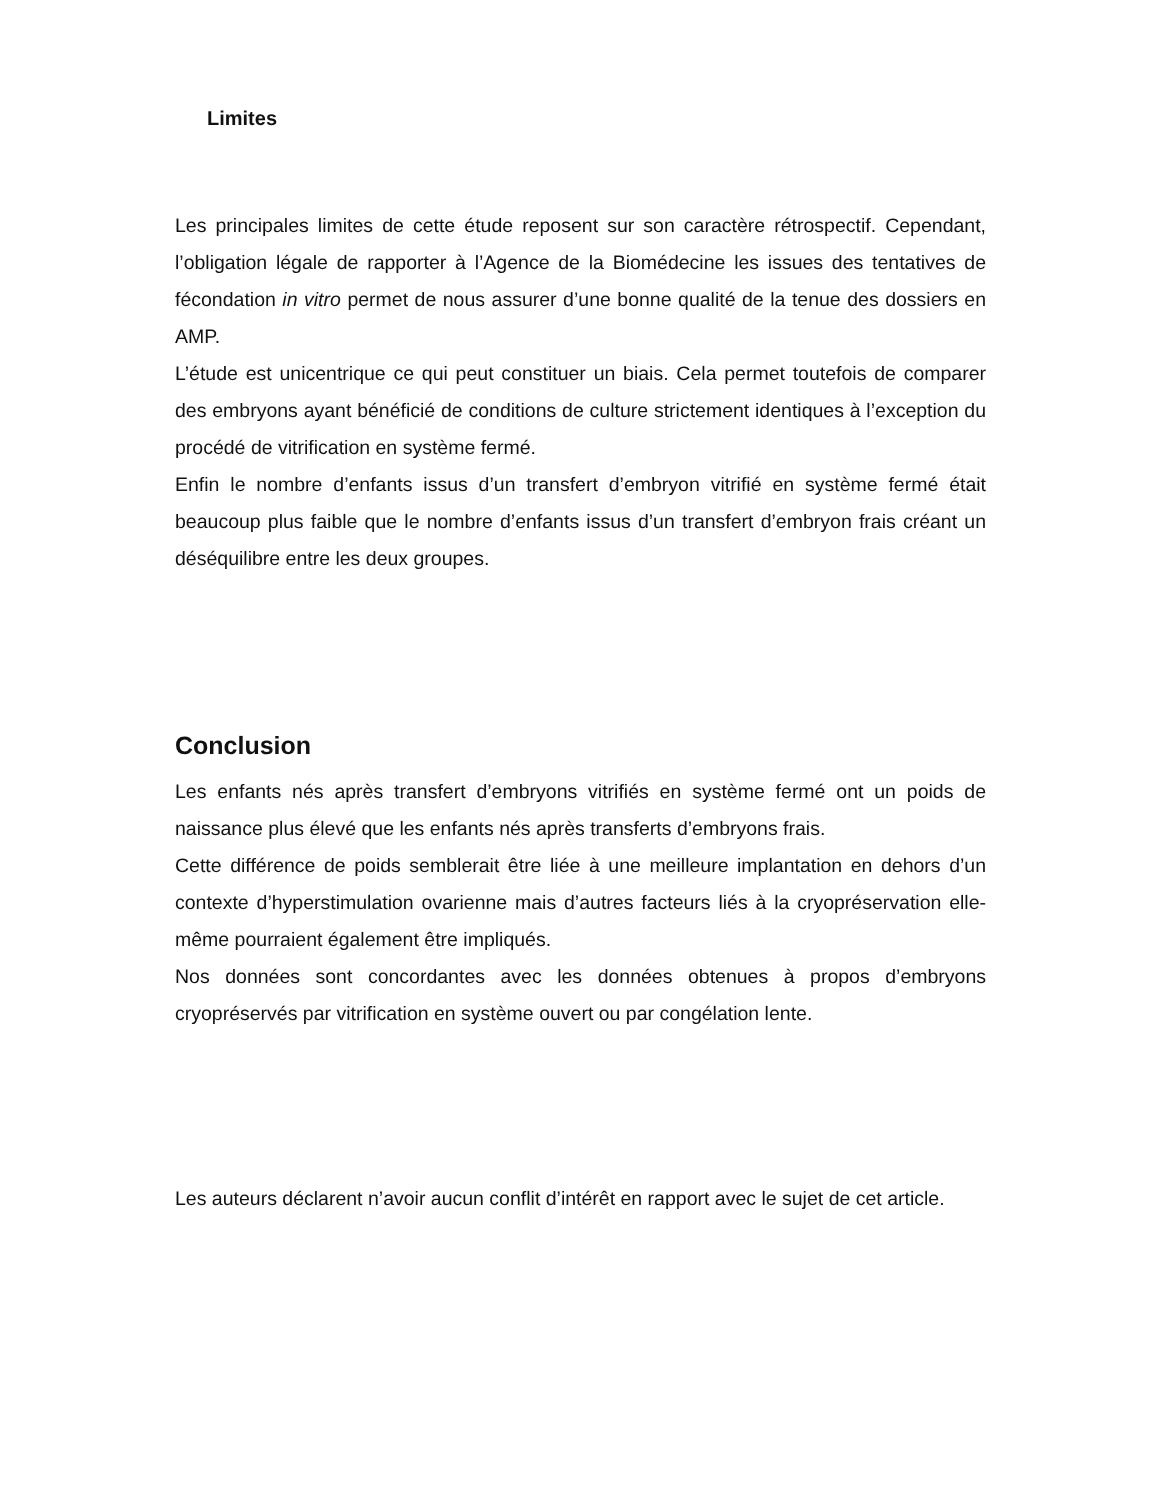Limites
Les principales limites de cette étude reposent sur son caractère rétrospectif. Cependant, l’obligation légale de rapporter à l’Agence de la Biomédecine les issues des tentatives de fécondation in vitro permet de nous assurer d’une bonne qualité de la tenue des dossiers en AMP.
L’étude est unicentrique ce qui peut constituer un biais. Cela permet toutefois de comparer des embryons ayant bénéficié de conditions de culture strictement identiques à l’exception du procédé de vitrification en système fermé.
Enfin le nombre d’enfants issus d’un transfert d’embryon vitrifié en système fermé était beaucoup plus faible que le nombre d’enfants issus d’un transfert d’embryon frais créant un déséquilibre entre les deux groupes.
Conclusion
Les enfants nés après transfert d’embryons vitrifiés en système fermé ont un poids de naissance plus élevé que les enfants nés après transferts d’embryons frais.
Cette différence de poids semblerait être liée à une meilleure implantation en dehors d’un contexte d’hyperstimulation ovarienne mais d’autres facteurs liés à la cryopréservation elle-même pourraient également être impliqués.
Nos données sont concordantes avec les données obtenues à propos d’embryons cryopréservés par vitrification en système ouvert ou par congélation lente.
Les auteurs déclarent n’avoir aucun conflit d’intérêt en rapport avec le sujet de cet article.